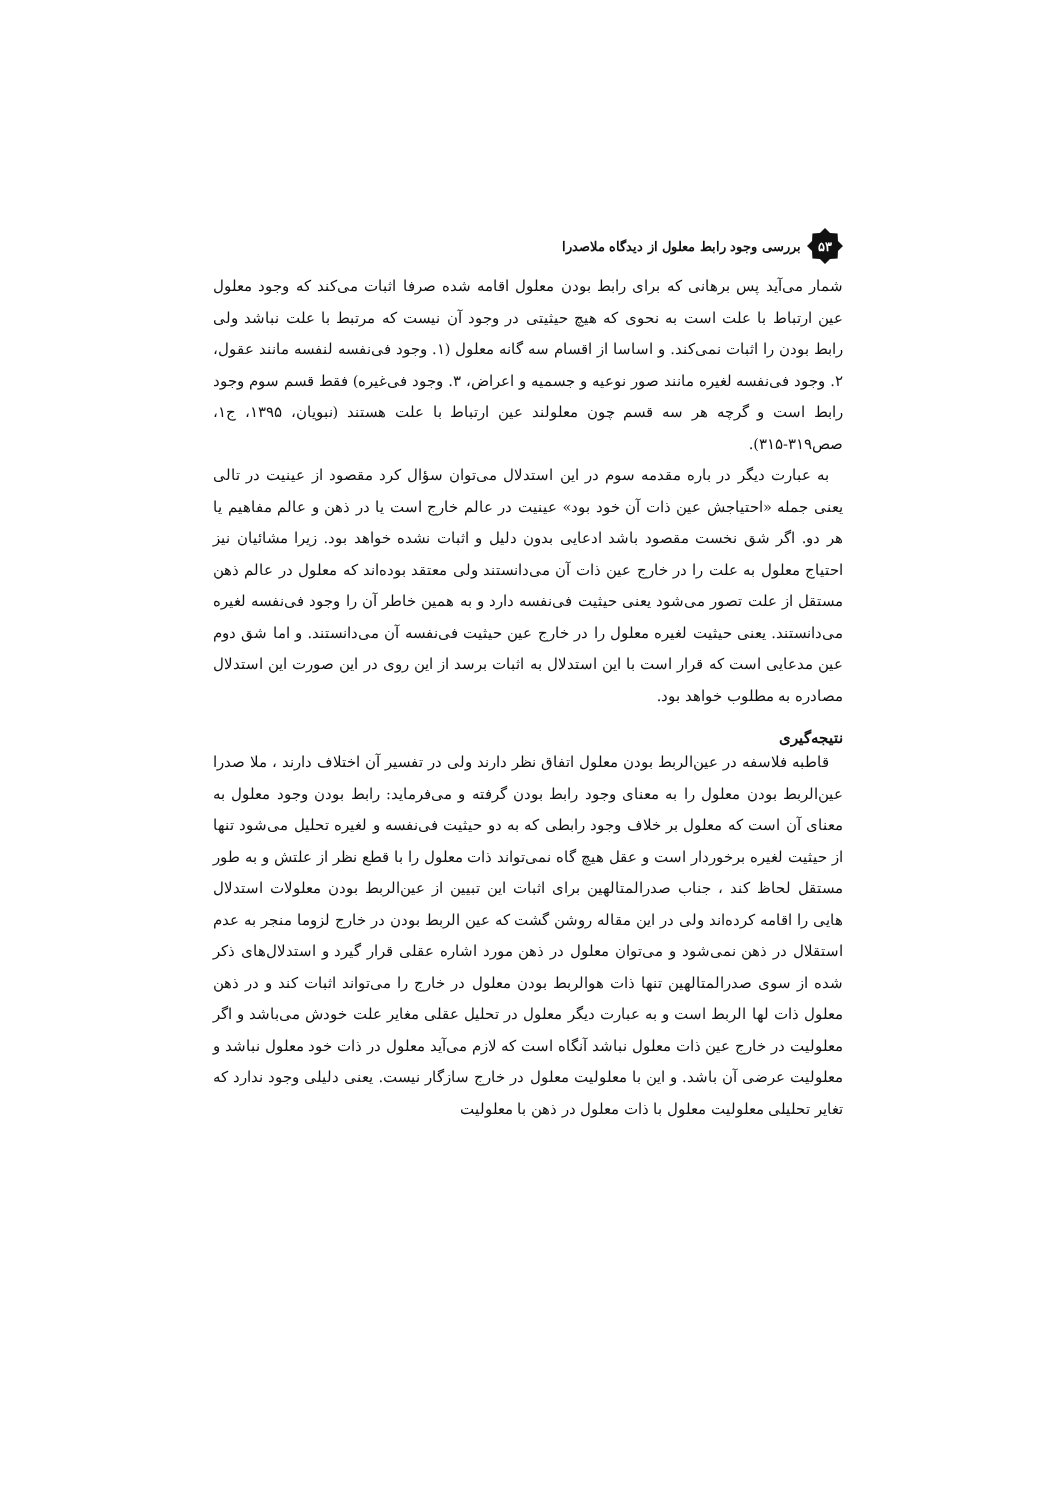بررسی وجود رابط معلول از دیدگاه ملاصدرا
۵۳
شمار می‌آید پس برهانی که برای رابط بودن معلول اقامه شده صرفا اثبات می‌کند که وجود معلول عین ارتباط با علت است به نحوی که هیچ حیثیتی در وجود آن نیست که مرتبط با علت نباشد ولی رابط بودن را اثبات نمی‌کند. و اساسا از اقسام سه گانه معلول (۱. وجود فی‌نفسه لنفسه مانند عقول، ۲. وجود فی‌نفسه لغیره مانند صور نوعیه و جسمیه و اعراض، ۳. وجود فی‌غیره) فقط قسم سوم وجود رابط است و گرچه هر سه قسم چون معلولند عین ارتباط با علت هستند (نبویان، ۱۳۹۵، ج۱، صص۳۱۹-۳۱۵).
به عبارت دیگر در باره مقدمه سوم در این استدلال می‌توان سؤال کرد مقصود از عینیت در تالی یعنی جمله «احتیاجش عین ذات آن خود بود» عینیت در عالم خارج است یا در ذهن و عالم مفاهیم یا هر دو. اگر شق نخست مقصود باشد ادعایی بدون دلیل و اثبات نشده خواهد بود. زیرا مشائیان نیز احتیاج معلول به علت را در خارج عین ذات آن می‌دانستند ولی معتقد بوده‌اند که معلول در عالم ذهن مستقل از علت تصور می‌شود یعنی حیثیت فی‌نفسه دارد و به همین خاطر آن را وجود فی‌نفسه لغیره می‌دانستند. یعنی حیثیت لغیره معلول را در خارج عین حیثیت فی‌نفسه آن می‌دانستند. و اما شق دوم عین مدعایی است که قرار است با این استدلال به اثبات برسد از این روی در این صورت این استدلال مصادره به مطلوب خواهد بود.
نتیجه‌گیری
قاطبه فلاسفه در عین‌الربط بودن معلول اتفاق نظر دارند ولی در تفسیر آن اختلاف دارند ، ملا صدرا عین‌الربط بودن معلول را به معنای وجود رابط بودن گرفته و می‌فرماید: رابط بودن وجود معلول به معنای آن است که معلول بر خلاف وجود رابطی که به دو حیثیت فی‌نفسه و لغیره تحلیل می‌شود تنها از حیثیت لغیره برخوردار است و عقل هیچ گاه نمی‌تواند ذات معلول را با قطع نظر از علتش و به طور مستقل لحاظ کند ، جناب صدرالمتالهین برای اثبات این تبیین از عین‌الربط بودن معلولات استدلال هایی را اقامه کرده‌اند ولی در این مقاله روشن گشت که عین الربط بودن در خارج لزوما منجر به عدم استقلال در ذهن نمی‌شود و می‌توان معلول در ذهن مورد اشاره عقلی قرار گیرد و استدلال‌های ذکر شده از سوی صدرالمتالهین تنها ذات هوالربط بودن معلول در خارج را می‌تواند اثبات کند و در ذهن معلول ذات لها الربط است و به عبارت دیگر معلول در تحلیل عقلی مغایر علت خودش می‌باشد و اگر معلولیت در خارج عین ذات معلول نباشد آنگاه است که لازم می‌آید معلول در ذات خود معلول نباشد و معلولیت عرضی آن باشد. و این با معلولیت معلول در خارج سازگار نیست. یعنی دلیلی وجود ندارد که تغایر تحلیلی معلولیت معلول با ذات معلول در ذهن با معلولیت